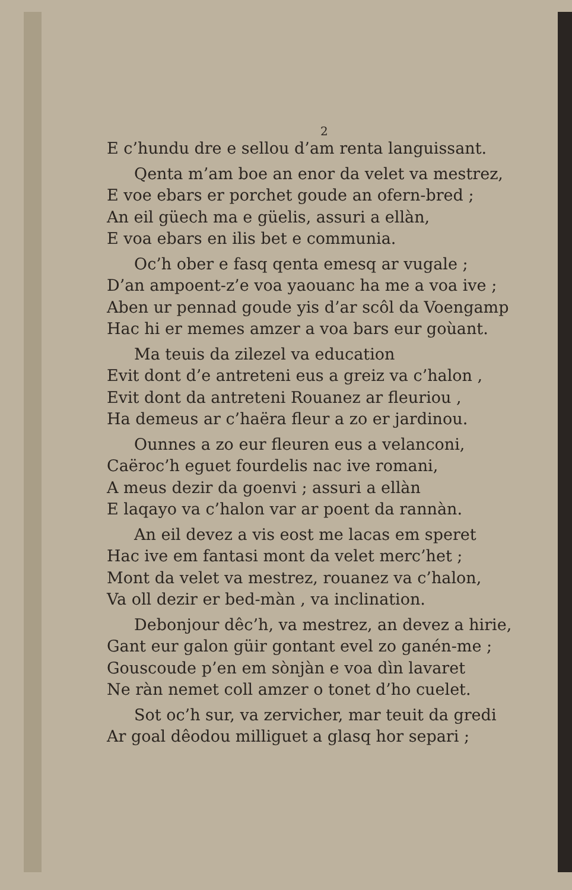2
E c’hundu dre e sellou d’am renta languissant.
Qenta m’am boe an enor da velet va mestrez,
E voe ebars er porchet goude an ofern-bred ;
An eil güech ma e güelis, assuri a ellàn,
E voa ebars en ilis bet e communia.
Oc’h ober e fasq qenta emesq ar vugale ;
D’an ampoent-z’e voa yaouanc ha me a voa ive ;
Aben ur pennad goude yis d’ar scôl da Voengamp
Hac hi er memes amzer a voa bars eur goùant.
Ma teuis da zilezel va education
Evit dont d’e antreteni eus a greiz va c’halon ,
Evit dont da antreteni Rouanez ar fleuriou ,
Ha demeus ar c’haëra fleur a zo er jardinou.
Ounnes a zo eur fleuren eus a velanconi,
Caëroc’h eguet fourdelis nac ive romani,
A meus dezir da goenvi ; assuri a ellàn
E laqayo va c’halon var ar poent da rannàn.
An eil devez a vis eost me lacas em speret
Hac ive em fantasi mont da velet merc’het ;
Mont da velet va mestrez, rouanez va c’halon,
Va oll dezir er bed-màn , va inclination.
Debonjour dêc’h, va mestrez, an devez a hirie,
Gant eur galon güir gontant evel zo ganén-me ;
Gouscoude p’en em sònjàn e voa dìn lavaret
Ne ràn nemet coll amzer o tonet d’ho cuelet.
Sot oc’h sur, va zervicher, mar teuit da gredi
Ar goal dêodou milliguet a glasq hor separi ;